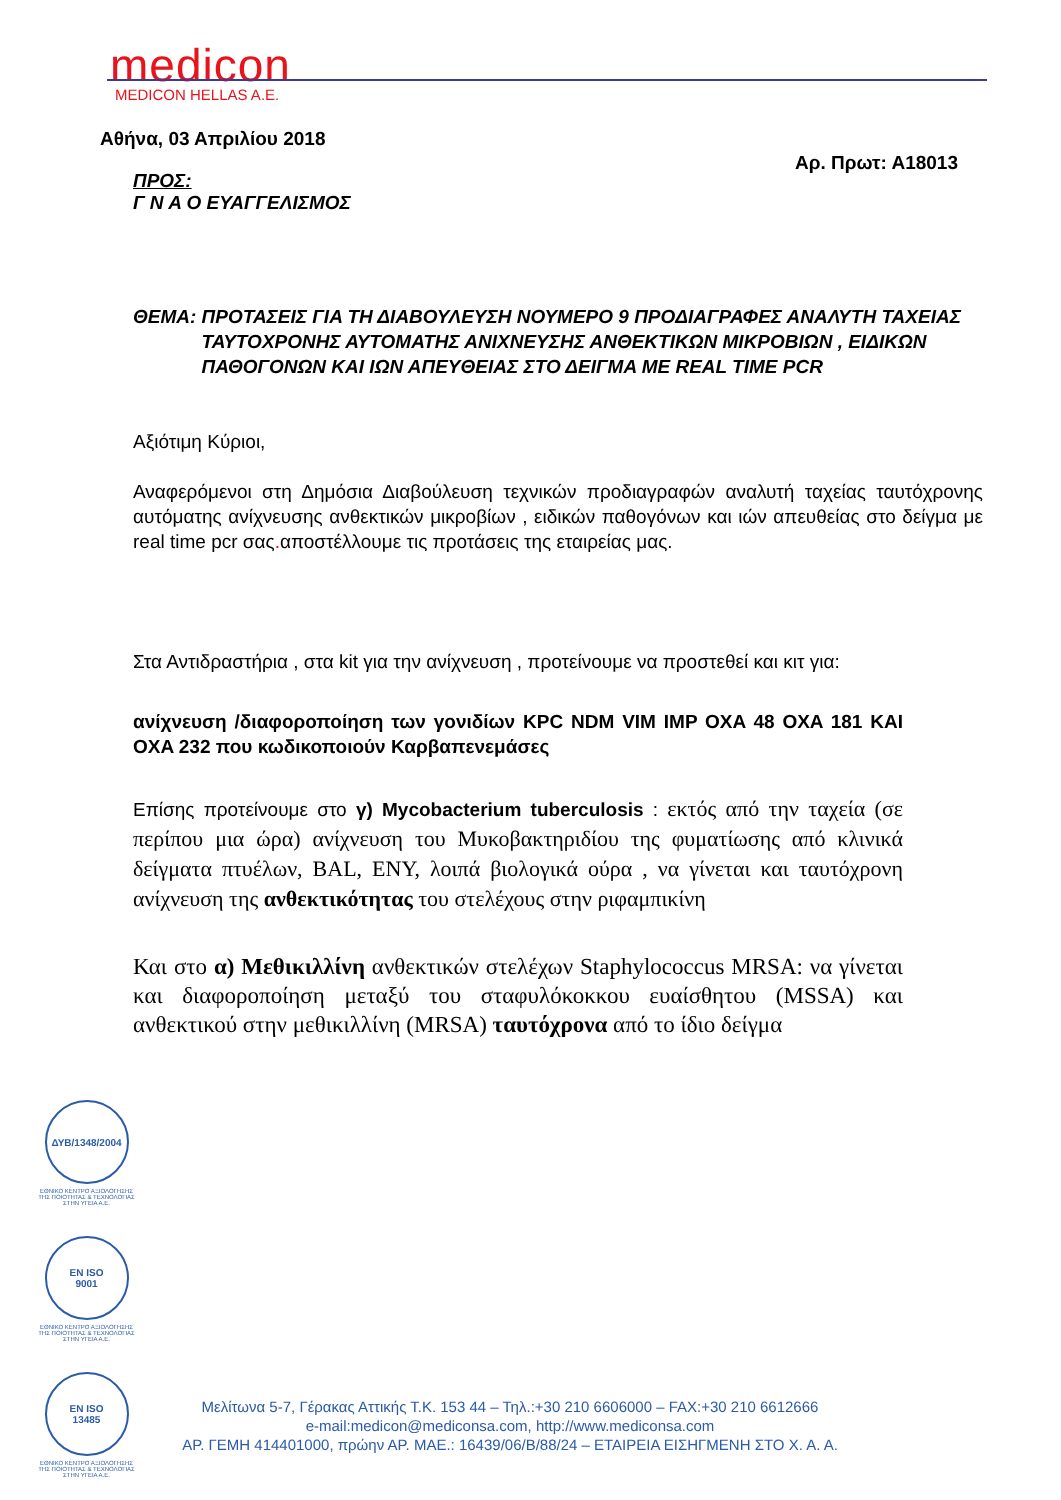medicon
MEDICON HELLAS A.E.
Αθήνα, 03 Απριλίου 2018
Αρ. Πρωτ: Α18013
ΠΡΟΣ:
Γ Ν Α Ο ΕΥΑΓΓΕΛΙΣΜΟΣ
ΘΕΜΑ: ΠΡΟΤΑΣΕΙΣ ΓΙΑ ΤΗ ΔΙΑΒΟΥΛΕΥΣΗ ΝΟΥΜΕΡΟ 9 ΠΡΟΔΙΑΓΡΑΦΕΣ ΑΝΑΛΥΤΗ ΤΑΧΕΙΑΣ ΤΑΥΤΟΧΡΟΝΗΣ ΑΥΤΟΜΑΤΗΣ ΑΝΙΧΝΕΥΣΗΣ ΑΝΘΕΚΤΙΚΩΝ ΜΙΚΡΟΒΙΩΝ , ΕΙΔΙΚΩΝ ΠΑΘΟΓΟΝΩΝ ΚΑΙ ΙΩΝ ΑΠΕΥΘΕΙΑΣ ΣΤΟ ΔΕΙΓΜΑ ΜΕ REAL TIME PCR
Αξιότιμη Κύριοι,
Αναφερόμενοι στη Δημόσια Διαβούλευση τεχνικών προδιαγραφών αναλυτή ταχείας ταυτόχρονης αυτόματης ανίχνευσης ανθεκτικών μικροβίων , ειδικών παθογόνων και ιών απευθείας στο δείγμα με real time pcr σας. αποστέλλουμε τις προτάσεις της εταιρείας μας.
Στα Αντιδραστήρια , στα kit για την ανίχνευση , προτείνουμε να προστεθεί και κιτ για:
ανίχνευση /διαφοροποίηση των γονιδίων KPC NDM VIM IMP OXA 48 OXA 181 ΚΑΙ OXA 232 που κωδικοποιούν Καρβαπενεμάσες
Επίσης προτείνουμε στο γ) Mycobacterium tuberculosis : εκτός από την ταχεία (σε περίπου μια ώρα) ανίχνευση του Μυκοβακτηριδίου της φυματίωσης από κλινικά δείγματα πτυέλων, BAL, ΕΝΥ, λοιπά βιολογικά ούρα , να γίνεται και ταυτόχρονη ανίχνευση της ανθεκτικότητας του στελέχους στην ριφαμπικίνη
Και στο α) Μεθικιλλίνη ανθεκτικών στελέχων Staphylococcus MRSA: να γίνεται και διαφοροποίηση μεταξύ του σταφυλόκοκκου ευαίσθητου (MSSA) και ανθεκτικού στην μεθικιλλίνη (MRSA) ταυτόχρονα από το ίδιο δείγμα
ΔΥΒ/1348/2004
ΕΘΝΙΚΟ ΚΕΝΤΡΟ ΑΞΙΟΛΟΓΗΣΗΣ ΤΗΣ ΠΟΙΟΤΗΤΑΣ & ΤΕΧΝΟΛΟΓΙΑΣ ΣΤΗΝ ΥΓΕΙΑ Α.Ε.
EN ISO
9001
ΕΘΝΙΚΟ ΚΕΝΤΡΟ ΑΞΙΟΛΟΓΗΣΗΣ ΤΗΣ ΠΟΙΟΤΗΤΑΣ & ΤΕΧΝΟΛΟΓΙΑΣ ΣΤΗΝ ΥΓΕΙΑ Α.Ε.
EN ISO
13485
ΕΘΝΙΚΟ ΚΕΝΤΡΟ ΑΞΙΟΛΟΓΗΣΗΣ ΤΗΣ ΠΟΙΟΤΗΤΑΣ & ΤΕΧΝΟΛΟΓΙΑΣ ΣΤΗΝ ΥΓΕΙΑ Α.Ε.
Μελίτωνα 5-7, Γέρακας Αττικής Τ.Κ. 153 44 – Τηλ.:+30 210 6606000 – FAX:+30 210 6612666
e-mail:medicon@mediconsa.com, http://www.mediconsa.com
ΑΡ. ΓΕΜΗ 414401000, πρώην ΑΡ. ΜΑΕ.: 16439/06/Β/88/24 – ΕΤΑΙΡΕΙΑ ΕΙΣΗΓΜΕΝΗ ΣΤΟ Χ. Α. Α.